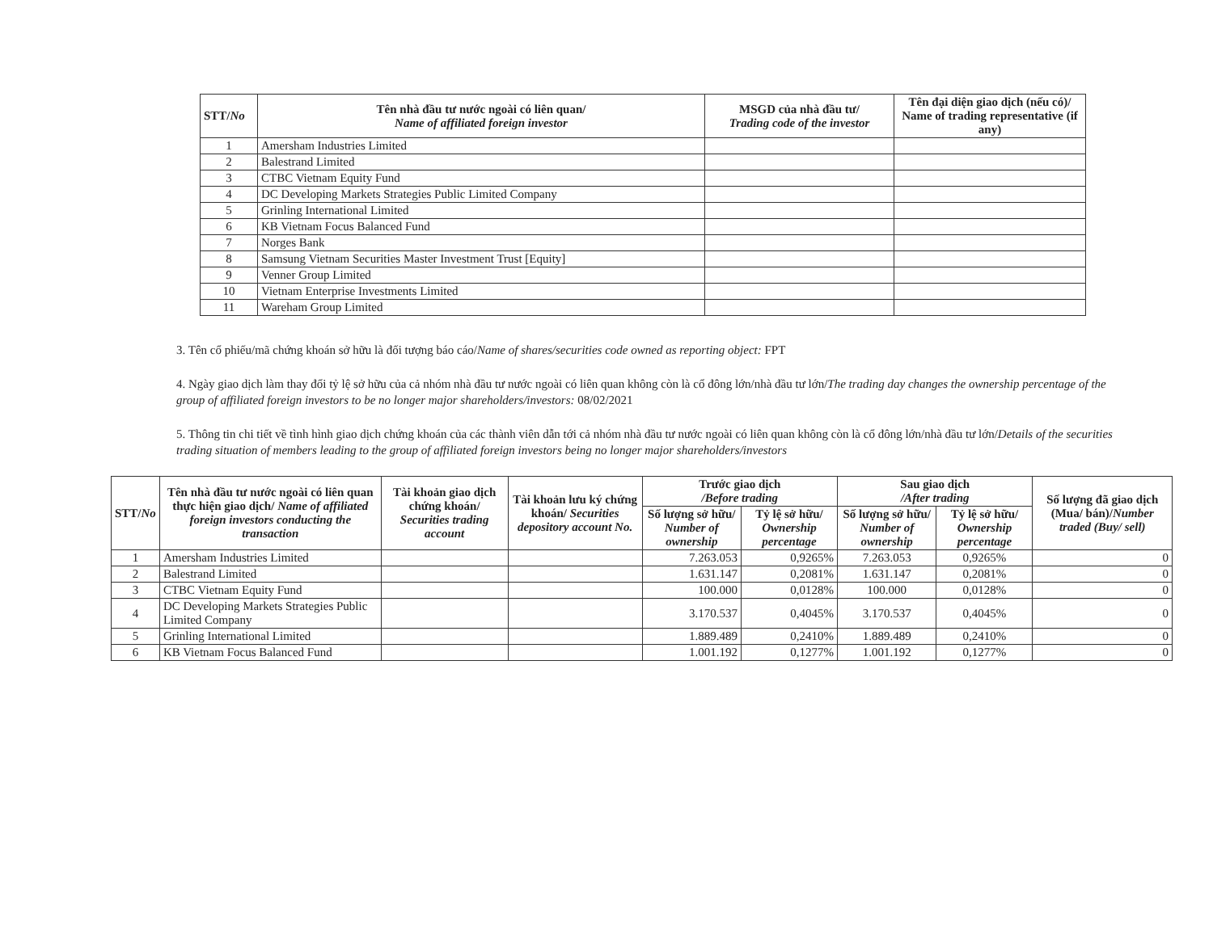| STT/ No | Tên nhà đầu tư nước ngoài có liên quan/ Name of affiliated foreign investor | MSGD của nhà đầu tư/ Trading code of the investor | Tên đại diện giao dịch (nếu có)/ Name of trading representative (if any) |
| --- | --- | --- | --- |
| 1 | Amersham Industries Limited | | |
| 2 | Balestrand Limited | | |
| 3 | CTBC Vietnam Equity Fund | | |
| 4 | DC Developing Markets Strategies Public Limited Company | | |
| 5 | Grinling International Limited | | |
| 6 | KB Vietnam Focus Balanced Fund | | |
| 7 | Norges Bank | | |
| 8 | Samsung Vietnam Securities Master Investment Trust [Equity] | | |
| 9 | Venner Group Limited | | |
| 10 | Vietnam Enterprise Investments Limited | | |
| 11 | Wareham Group Limited | | |
3. Tên cổ phiếu/mã chứng khoán sở hữu là đối tượng báo cáo/Name of shares/securities code owned as reporting object: FPT
4. Ngày giao dịch làm thay đổi tỷ lệ sở hữu của cả nhóm nhà đầu tư nước ngoài có liên quan không còn là cổ đông lớn/nhà đầu tư lớn/The trading day changes the ownership percentage of the group of affiliated foreign investors to be no longer major shareholders/investors: 08/02/2021
5. Thông tin chi tiết về tình hình giao dịch chứng khoán của các thành viên dẫn tới cả nhóm nhà đầu tư nước ngoài có liên quan không còn là cổ đông lớn/nhà đầu tư lớn/Details of the securities trading situation of members leading to the group of affiliated foreign investors being no longer major shareholders/investors
| STT/ No | Tên nhà đầu tư nước ngoài có liên quan thực hiện giao dịch/ Name of affiliated foreign investors conducting the transaction | Tài khoản giao dịch chứng khoán/ Securities trading account | Tài khoản lưu ký chứng khoán/ Securities depository account No. | Trước giao dịch /Before trading | | Sau giao dịch /After trading | | Số lượng đã giao dịch (Mua/ bán)/ Number traded (Buy/ sell) |
| --- | --- | --- | --- | --- | --- | --- | --- | --- |
| | | | | Số lượng sở hữu/ Number of ownership | Tỷ lệ sở hữu/ Ownership percentage | Số lượng sở hữu/ Number of ownership | Tỷ lệ sở hữu/ Ownership percentage | |
| 1 | Amersham Industries Limited | | | 7.263.053 | 0,9265% | 7.263.053 | 0,9265% | 0 |
| 2 | Balestrand Limited | | | 1.631.147 | 0,2081% | 1.631.147 | 0,2081% | 0 |
| 3 | CTBC Vietnam Equity Fund | | | 100.000 | 0,0128% | 100.000 | 0,0128% | 0 |
| 4 | DC Developing Markets Strategies Public Limited Company | | | 3.170.537 | 0,4045% | 3.170.537 | 0,4045% | 0 |
| 5 | Grinling International Limited | | | 1.889.489 | 0,2410% | 1.889.489 | 0,2410% | 0 |
| 6 | KB Vietnam Focus Balanced Fund | | | 1.001.192 | 0,1277% | 1.001.192 | 0,1277% | 0 |